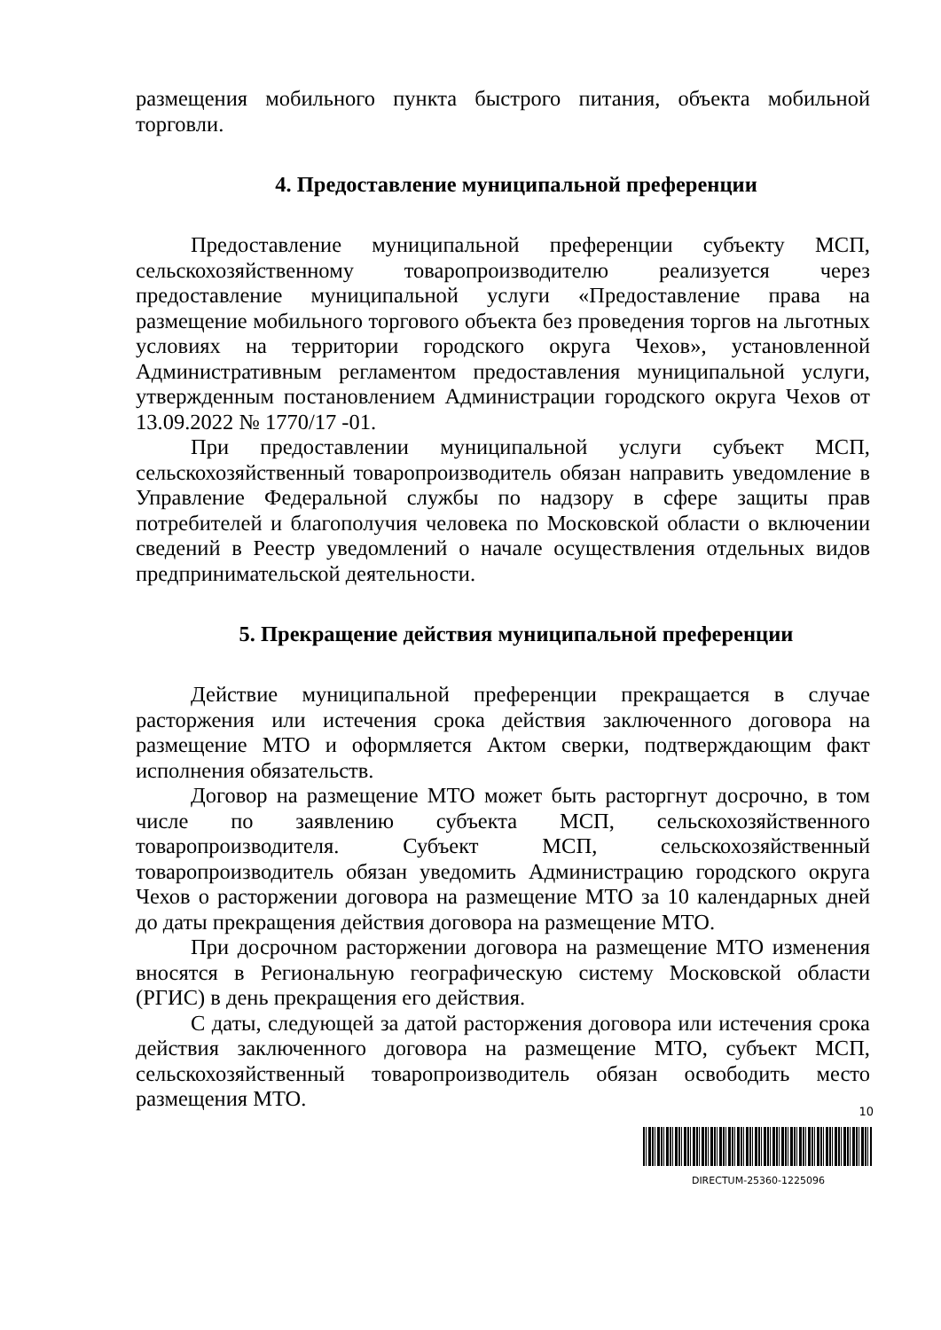размещения мобильного пункта быстрого питания, объекта мобильной торговли.
4. Предоставление муниципальной преференции
Предоставление муниципальной преференции субъекту МСП, сельскохозяйственному товаропроизводителю реализуется через предоставление муниципальной услуги «Предоставление права на размещение мобильного торгового объекта без проведения торгов на льготных условиях на территории городского округа Чехов», установленной Административным регламентом предоставления муниципальной услуги, утвержденным постановлением Администрации городского округа Чехов от 13.09.2022 № 1770/17 -01.
При предоставлении муниципальной услуги субъект МСП, сельскохозяйственный товаропроизводитель обязан направить уведомление в Управление Федеральной службы по надзору в сфере защиты прав потребителей и благополучия человека по Московской области о включении сведений в Реестр уведомлений о начале осуществления отдельных видов предпринимательской деятельности.
5. Прекращение действия муниципальной преференции
Действие муниципальной преференции прекращается в случае расторжения или истечения срока действия заключенного договора на размещение МТО и оформляется Актом сверки, подтверждающим факт исполнения обязательств.
Договор на размещение МТО может быть расторгнут досрочно, в том числе по заявлению субъекта МСП, сельскохозяйственного товаропроизводителя. Субъект МСП, сельскохозяйственный товаропроизводитель обязан уведомить Администрацию городского округа Чехов о расторжении договора на размещение МТО за 10 календарных дней до даты прекращения действия договора на размещение МТО.
При досрочном расторжении договора на размещение МТО изменения вносятся в Региональную географическую систему Московской области (РГИС) в день прекращения его действия.
С даты, следующей за датой расторжения договора или истечения срока действия заключенного договора на размещение МТО, субъект МСП, сельскохозяйственный товаропроизводитель обязан освободить место размещения МТО.
10
DIRECTUM-25360-1225096